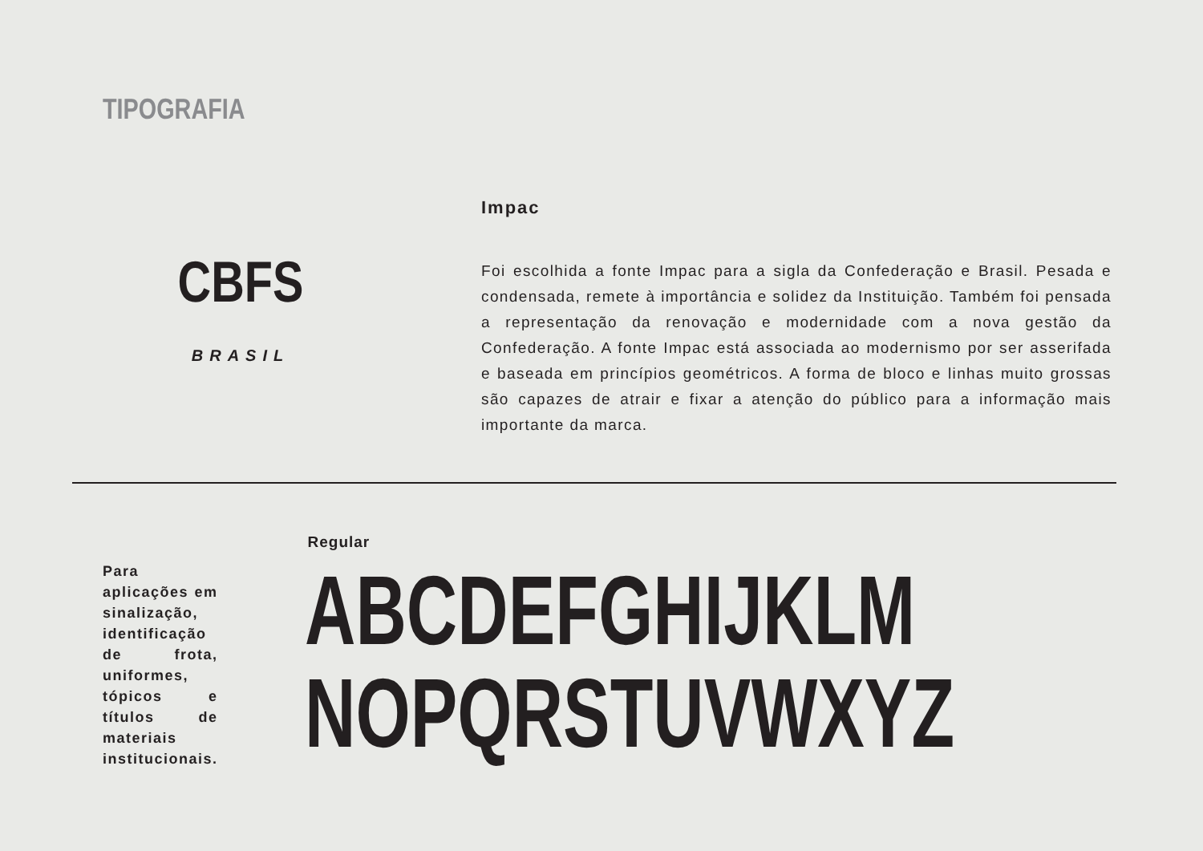TIPOGRAFIA
CBFS
BRASIL
Impac
Foi escolhida a fonte Impac para a sigla da Confederação e Brasil. Pesada e condensada, remete à importância e solidez da Instituição. Também foi pensada a representação da renovação e modernidade com a nova gestão da Confederação. A fonte Impac está associada ao modernismo por ser asserifada e baseada em princípios geométricos. A forma de bloco e linhas muito grossas são capazes de atrair e fixar a atenção do público para a informação mais importante da marca.
Para aplicações em sinalização, identificação de frota, uniformes, tópicos e títulos de materiais institucionais.
Regular
ABCDEFGHIJKLM
NOPQRSTUVWXYZ